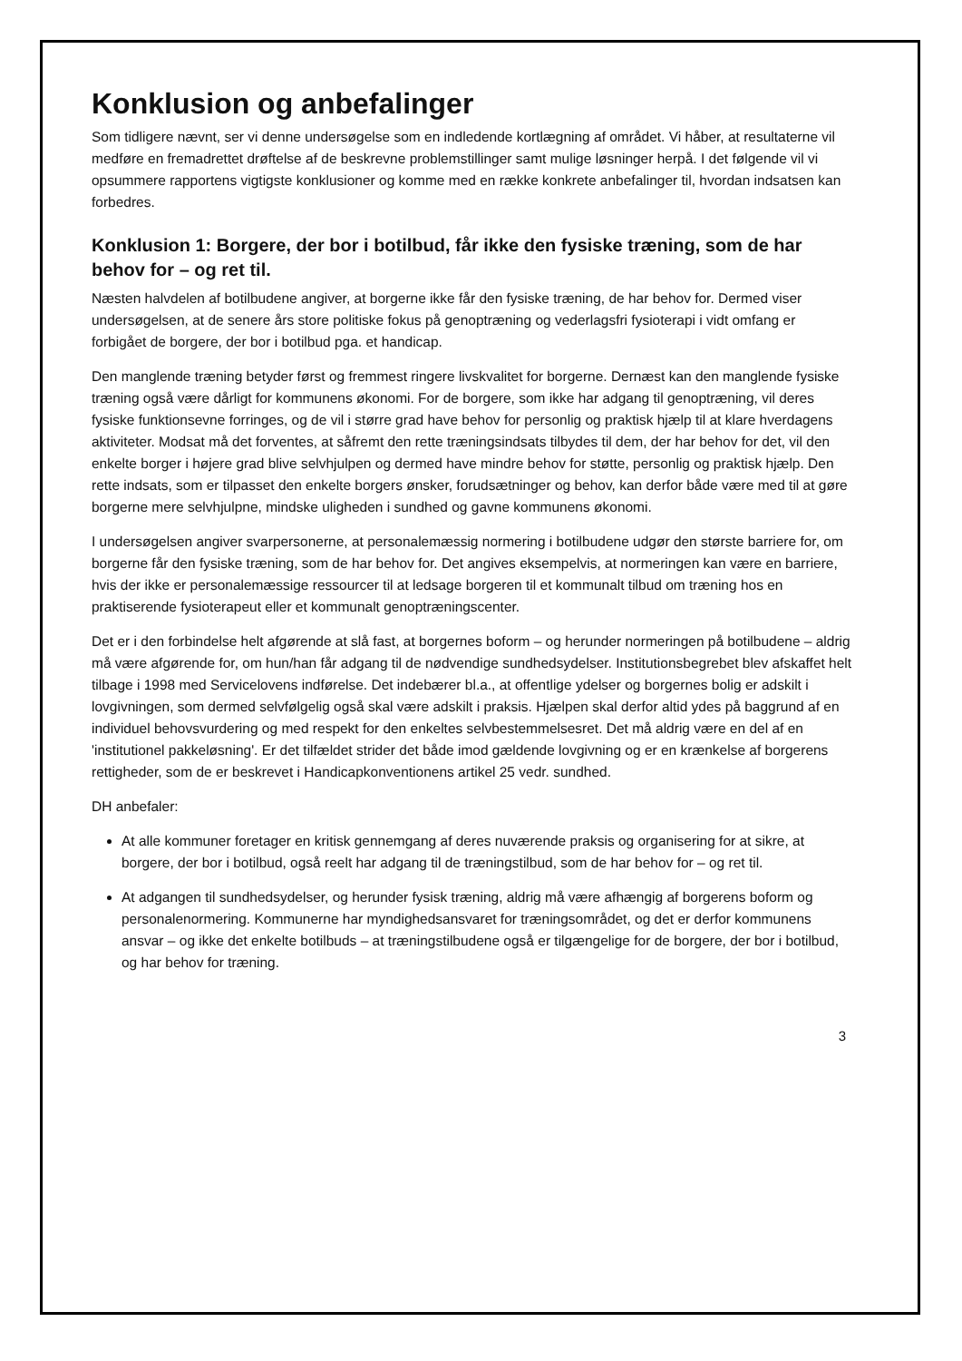Konklusion og anbefalinger
Som tidligere nævnt, ser vi denne undersøgelse som en indledende kortlægning af området. Vi håber, at resultaterne vil medføre en fremadrettet drøftelse af de beskrevne problemstillinger samt mulige løsninger herpå. I det følgende vil vi opsummere rapportens vigtigste konklusioner og komme med en række konkrete anbefalinger til, hvordan indsatsen kan forbedres.
Konklusion 1: Borgere, der bor i botilbud, får ikke den fysiske træning, som de har behov for – og ret til.
Næsten halvdelen af botilbudene angiver, at borgerne ikke får den fysiske træning, de har behov for. Dermed viser undersøgelsen, at de senere års store politiske fokus på genoptræning og vederlagsfri fysioterapi i vidt omfang er forbigået de borgere, der bor i botilbud pga. et handicap.
Den manglende træning betyder først og fremmest ringere livskvalitet for borgerne. Dernæst kan den manglende fysiske træning også være dårligt for kommunens økonomi. For de borgere, som ikke har adgang til genoptræning, vil deres fysiske funktionsevne forringes, og de vil i større grad have behov for personlig og praktisk hjælp til at klare hverdagens aktiviteter. Modsat må det forventes, at såfremt den rette træningsindsats tilbydes til dem, der har behov for det, vil den enkelte borger i højere grad blive selvhjulpen og dermed have mindre behov for støtte, personlig og praktisk hjælp. Den rette indsats, som er tilpasset den enkelte borgers ønsker, forudsætninger og behov, kan derfor både være med til at gøre borgerne mere selvhjulpne, mindske uligheden i sundhed og gavne kommunens økonomi.
I undersøgelsen angiver svarpersonerne, at personalemæssig normering i botilbudene udgør den største barriere for, om borgerne får den fysiske træning, som de har behov for. Det angives eksempelvis, at normeringen kan være en barriere, hvis der ikke er personalemæssige ressourcer til at ledsage borgeren til et kommunalt tilbud om træning hos en praktiserende fysioterapeut eller et kommunalt genoptræningscenter.
Det er i den forbindelse helt afgørende at slå fast, at borgernes boform – og herunder normeringen på botilbudene – aldrig må være afgørende for, om hun/han får adgang til de nødvendige sundhedsydelser. Institutionsbegrebet blev afskaffet helt tilbage i 1998 med Servicelovens indførelse. Det indebærer bl.a., at offentlige ydelser og borgernes bolig er adskilt i lovgivningen, som dermed selvfølgelig også skal være adskilt i praksis. Hjælpen skal derfor altid ydes på baggrund af en individuel behovsvurdering og med respekt for den enkeltes selvbestemmelsesret. Det må aldrig være en del af en 'institutionel pakkeløsning'. Er det tilfældet strider det både imod gældende lovgivning og er en krænkelse af borgerens rettigheder, som de er beskrevet i Handicapkonventionens artikel 25 vedr. sundhed.
DH anbefaler:
At alle kommuner foretager en kritisk gennemgang af deres nuværende praksis og organisering for at sikre, at borgere, der bor i botilbud, også reelt har adgang til de træningstilbud, som de har behov for – og ret til.
At adgangen til sundhedsydelser, og herunder fysisk træning, aldrig må være afhængig af borgerens boform og personalenormering. Kommunerne har myndighedsansvaret for træningsområdet, og det er derfor kommunens ansvar – og ikke det enkelte botilbuds – at træningstilbudene også er tilgængelige for de borgere, der bor i botilbud, og har behov for træning.
3